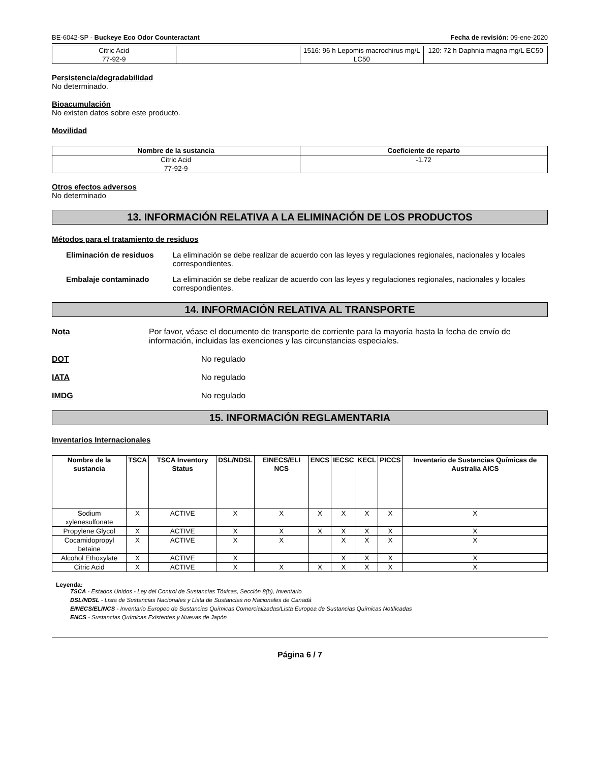BE-6042-SP - Buckeye Eco Odor Counteractant Fecha de revisión: 09-ene-2020
| Citric Acid 77-92-9 | | 1516: 96 h Lepomis macrochirus mg/L LC50 | 120: 72 h Daphnia magna mg/L EC50 |
Persistencia/degradabilidad
No determinado.
Bioacumulación
No existen datos sobre este producto.
Movilidad
| Nombre de la sustancia | Coeficiente de reparto |
| --- | --- |
| Citric Acid 77-92-9 | -1.72 |
Otros efectos adversos
No determinado
13. INFORMACIÓN RELATIVA A LA ELIMINACIÓN DE LOS PRODUCTOS
Métodos para el tratamiento de residuos
Eliminación de residuos La eliminación se debe realizar de acuerdo con las leyes y regulaciones regionales, nacionales y locales correspondientes.
Embalaje contaminado La eliminación se debe realizar de acuerdo con las leyes y regulaciones regionales, nacionales y locales correspondientes.
14. INFORMACIÓN RELATIVA AL TRANSPORTE
Nota Por favor, véase el documento de transporte de corriente para la mayoría hasta la fecha de envío de información, incluidas las exenciones y las circunstancias especiales.
DOT No regulado
IATA No regulado
IMDG No regulado
15. INFORMACIÓN REGLAMENTARIA
Inventarios Internacionales
| Nombre de la sustancia | TSCA | TSCA Inventory Status | DSL/NDSL | EINECS/ELI NCS | ENCS | IECSC | KECL | PICCS | Inventario de Sustancias Químicas de Australia AICS |
| --- | --- | --- | --- | --- | --- | --- | --- | --- | --- |
| Sodium xylenesulfonate | X | ACTIVE | X | X | X | X | X | X | X |
| Propylene Glycol | X | ACTIVE | X | X | X | X | X | X | X |
| Cocamidopropyl betaine | X | ACTIVE | X | X | | X | X | X | X |
| Alcohol Ethoxylate | X | ACTIVE | X | | | X | X | X | X |
| Citric Acid | X | ACTIVE | X | X | X | X | X | X | X |
Leyenda:
TSCA - Estados Unidos - Ley del Control de Sustancias Tóxicas, Sección 8(b), Inventario
DSL/NDSL - Lista de Sustancias Nacionales y Lista de Sustancias no Nacionales de Canadá
EINECS/ELINCS - Inventario Europeo de Sustancias Químicas Comercializadas/Lista Europea de Sustancias Químicas Notificadas
ENCS - Sustancias Químicas Existentes y Nuevas de Japón
Página 6 / 7